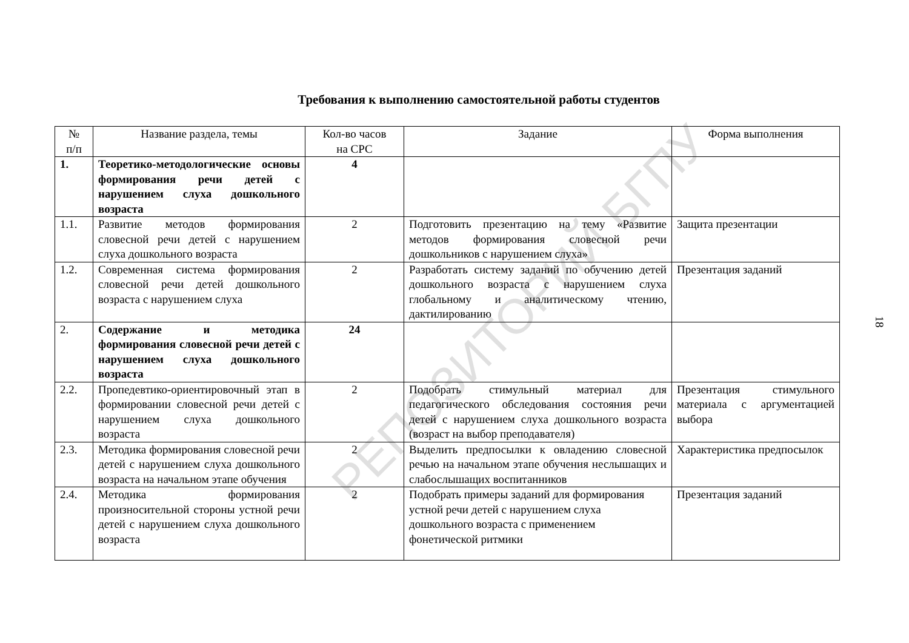Требования к выполнению самостоятельной работы студентов
| № п/п | Название раздела, темы | Кол-во часов на СРС | Задание | Форма выполнения |
| --- | --- | --- | --- | --- |
| 1. | Теоретико-методологические основы формирования речи детей с нарушением слуха дошкольного возраста | 4 | | |
| 1.1. | Развитие методов формирования словесной речи детей с нарушением слуха дошкольного возраста | 2 | Подготовить презентацию на тему «Развитие методов формирования словесной речи дошкольников с нарушением слуха» | Защита презентации |
| 1.2. | Современная система формирования словесной речи детей дошкольного возраста с нарушением слуха | 2 | Разработать систему заданий по обучению детей дошкольного возраста с нарушением слуха глобальному и аналитическому чтению, дактилированию | Презентация заданий |
| 2. | Содержание и методика формирования словесной речи детей с нарушением слуха дошкольного возраста | 24 | | |
| 2.2. | Пропедевтико-ориентировочный этап в формировании словесной речи детей с нарушением слуха дошкольного возраста | 2 | Подобрать стимульный материал для педагогического обследования состояния речи детей с нарушением слуха дошкольного возраста (возраст на выбор преподавателя) | Презентация стимульного материала с аргументацией выбора |
| 2.3. | Методика формирования словесной речи детей с нарушением слуха дошкольного возраста на начальном этапе обучения | 2 | Выделить предпосылки к овладению словесной речью на начальном этапе обучения неслышащих и слабослышащих воспитанников | Характеристика предпосылок |
| 2.4. | Методика формирования произносительной стороны устной речи детей с нарушением слуха дошкольного возраста | 2 | Подобрать примеры заданий для формирования устной речи детей с нарушением слуха дошкольного возраста с применением фонетической ритмики | Презентация заданий |
18 РЕПОЗИТОРИЙ БГПУ